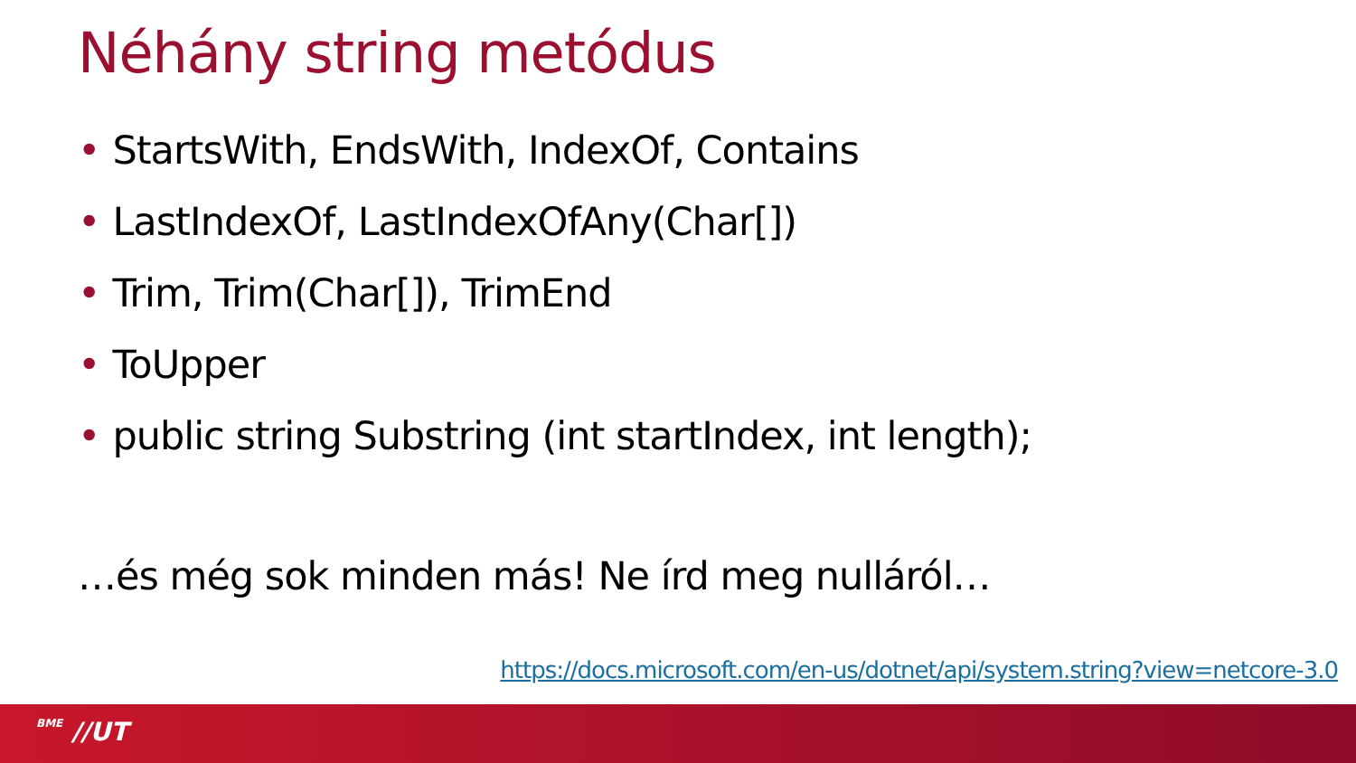Néhány string metódus
• StartsWith, EndsWith, IndexOf, Contains
• LastIndexOf, LastIndexOfAny(Char[])
• Trim, Trim(Char[]), TrimEnd
• ToUpper
• public string Substring (int startIndex, int length);
…és még sok minden más! Ne írd meg nulláról…
https://docs.microsoft.com/en-us/dotnet/api/system.string?view=netcore-3.0
BME //UT